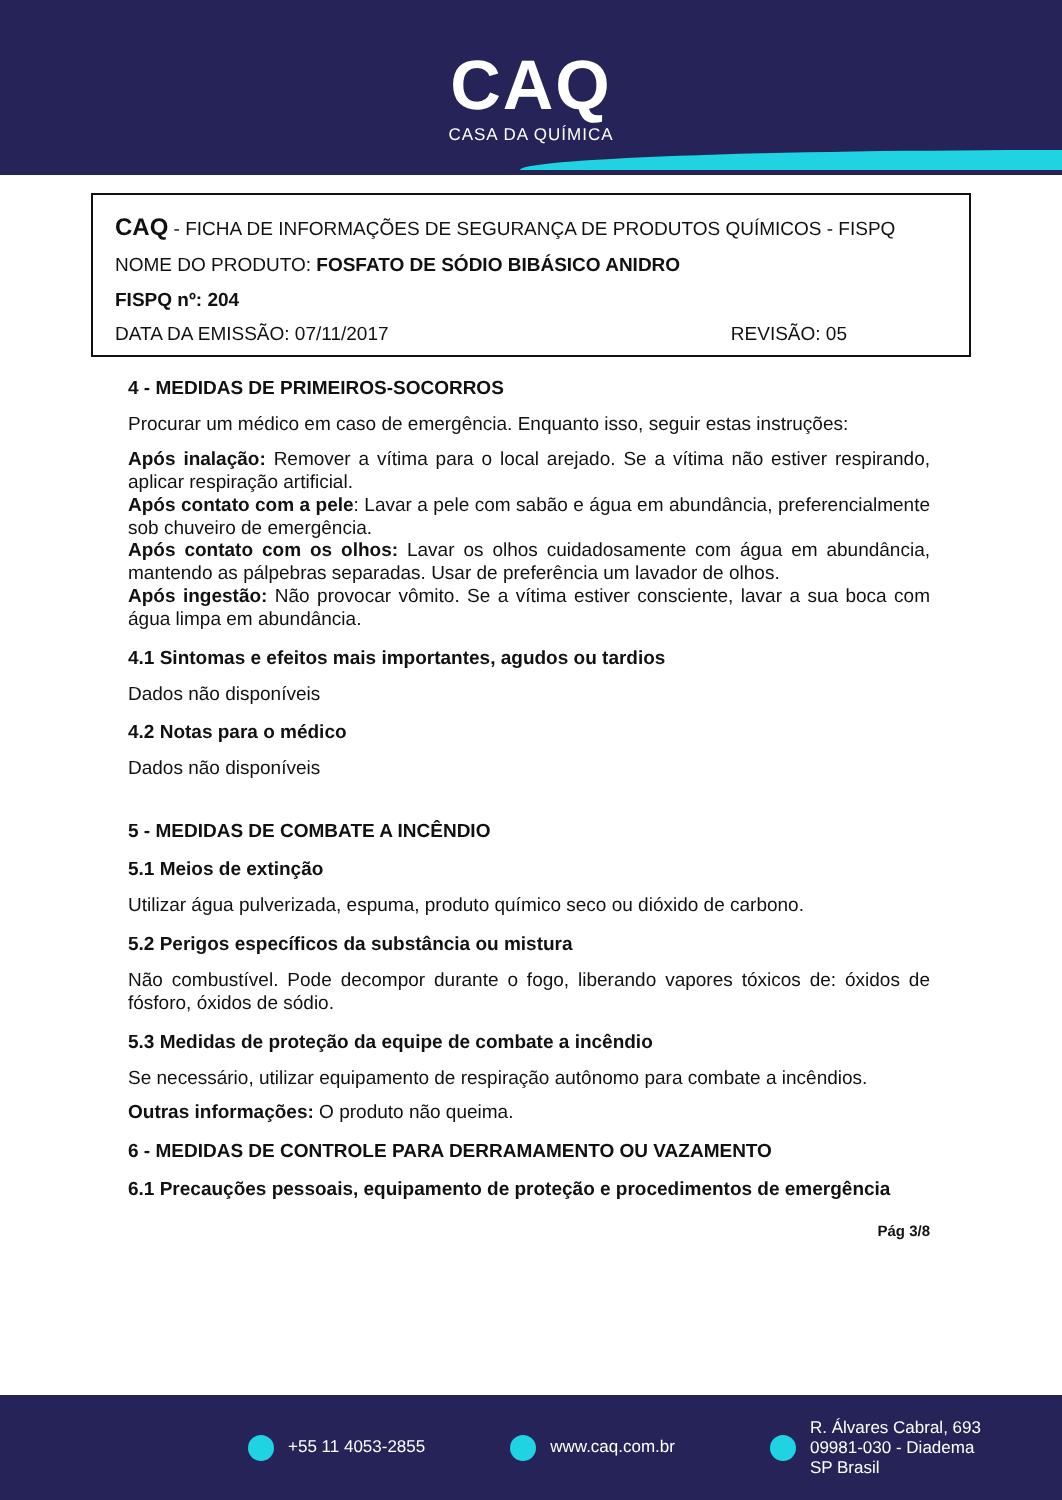CAQ
CASA DA QUÍMICA
CAQ - FICHA DE INFORMAÇÕES DE SEGURANÇA DE PRODUTOS QUÍMICOS - FISPQ
NOME DO PRODUTO: FOSFATO DE SÓDIO BIBÁSICO ANIDRO
FISPQ nº: 204
DATA DA EMISSÃO: 07/11/2017 REVISÃO: 05
4 - MEDIDAS DE PRIMEIROS-SOCORROS
Procurar um médico em caso de emergência. Enquanto isso, seguir estas instruções:
Após inalação: Remover a vítima para o local arejado. Se a vítima não estiver respirando, aplicar respiração artificial.
Após contato com a pele: Lavar a pele com sabão e água em abundância, preferencialmente sob chuveiro de emergência.
Após contato com os olhos: Lavar os olhos cuidadosamente com água em abundância, mantendo as pálpebras separadas. Usar de preferência um lavador de olhos.
Após ingestão: Não provocar vômito. Se a vítima estiver consciente, lavar a sua boca com água limpa em abundância.
4.1 Sintomas e efeitos mais importantes, agudos ou tardios
Dados não disponíveis
4.2 Notas para o médico
Dados não disponíveis
5 - MEDIDAS DE COMBATE A INCÊNDIO
5.1 Meios de extinção
Utilizar água pulverizada, espuma, produto químico seco ou dióxido de carbono.
5.2 Perigos específicos da substância ou mistura
Não combustível. Pode decompor durante o fogo, liberando vapores tóxicos de: óxidos de fósforo, óxidos de sódio.
5.3 Medidas de proteção da equipe de combate a incêndio
Se necessário, utilizar equipamento de respiração autônomo para combate a incêndios.
Outras informações: O produto não queima.
6 - MEDIDAS DE CONTROLE PARA DERRAMAMENTO OU VAZAMENTO
6.1 Precauções pessoais, equipamento de proteção e procedimentos de emergência
Pág 3/8
+55 11 4053-2855 www.caq.com.br R. Álvares Cabral, 693
09981-030 - Diadema
SP Brasil